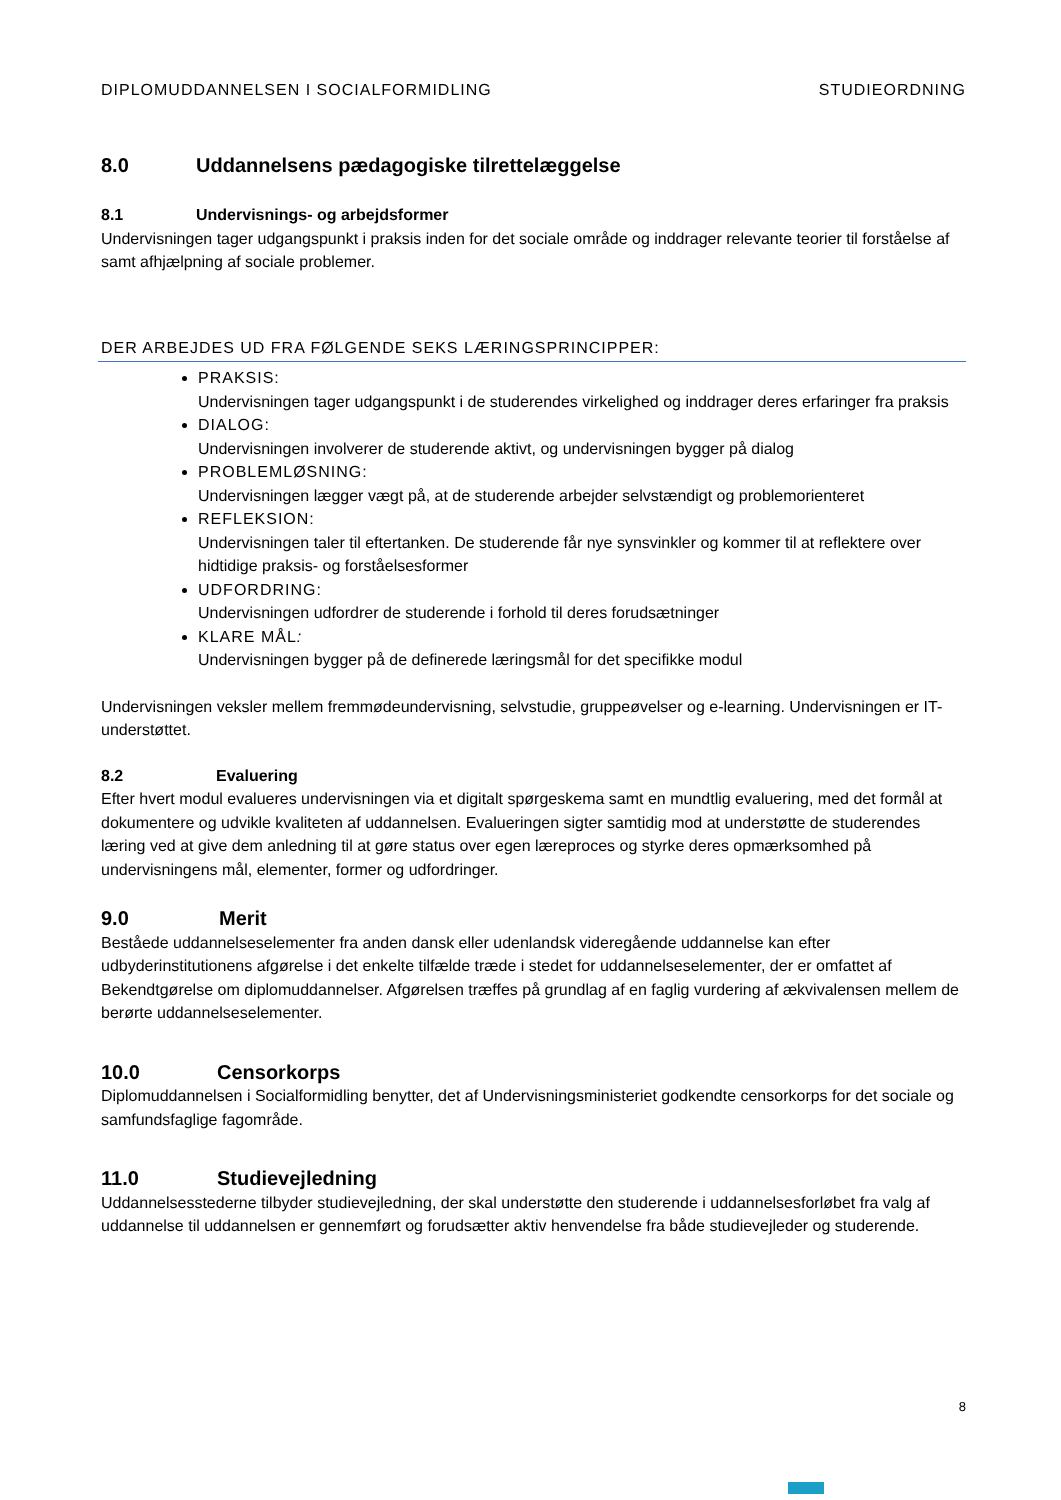DIPLOMUDDANNELSEN I SOCIALFORMIDLING STUDIEORDNING
8.0 Uddannelsens pædagogiske tilrettelæggelse
8.1 Undervisnings- og arbejdsformer
Undervisningen tager udgangspunkt i praksis inden for det sociale område og inddrager relevante teorier til forståelse af samt afhjælpning af sociale problemer.
DER ARBEJDES UD FRA FØLGENDE SEKS LÆRINGSPRINCIPPER:
PRAKSIS:
Undervisningen tager udgangspunkt i de studerendes virkelighed og inddrager deres erfaringer fra praksis
DIALOG:
Undervisningen involverer de studerende aktivt, og undervisningen bygger på dialog
PROBLEMLØSNING:
Undervisningen lægger vægt på, at de studerende arbejder selvstændigt og problemorienteret
REFLEKSION:
Undervisningen taler til eftertanken. De studerende får nye synsvinkler og kommer til at reflektere over hidtidige praksis- og forståelsesformer
UDFORDRING:
Undervisningen udfordrer de studerende i forhold til deres forudsætninger
KLARE MÅL:
Undervisningen bygger på de definerede læringsmål for det specifikke modul
Undervisningen veksler mellem fremmødeundervisning, selvstudie, gruppeøvelser og e-learning. Undervisningen er IT-understøttet.
8.2 Evaluering
Efter hvert modul evalueres undervisningen via et digitalt spørgeskema samt en mundtlig evaluering, med det formål at dokumentere og udvikle kvaliteten af uddannelsen. Evalueringen sigter samtidig mod at understøtte de studerendes læring ved at give dem anledning til at gøre status over egen læreproces og styrke deres opmærksomhed på undervisningens mål, elementer, former og udfordringer.
9.0 Merit
Beståede uddannelseselementer fra anden dansk eller udenlandsk videregående uddannelse kan efter udbyderinstitutionens afgørelse i det enkelte tilfælde træde i stedet for uddannelseselementer, der er omfattet af Bekendtgørelse om diplomuddannelser. Afgørelsen træffes på grundlag af en faglig vurdering af ækvivalensen mellem de berørte uddannelseselementer.
10.0 Censorkorps
Diplomuddannelsen i Socialformidling benytter, det af Undervisningsministeriet godkendte censorkorps for det sociale og samfundsfaglige fagområde.
11.0 Studievejledning
Uddannelsesstederne tilbyder studievejledning, der skal understøtte den studerende i uddannelsesforløbet fra valg af uddannelse til uddannelsen er gennemført og forudsætter aktiv henvendelse fra både studievejleder og studerende.
8